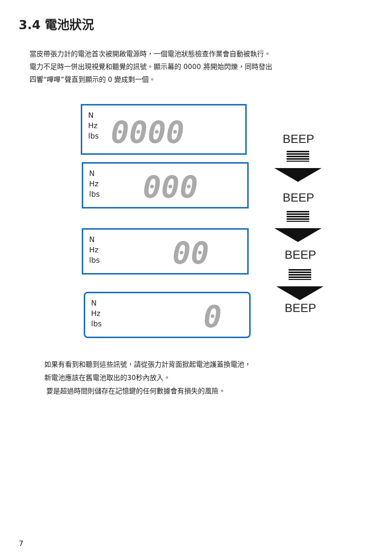3.4 電池狀況
當皮帶張力計的電池首次被開啟電源時，一個電池狀態檢查作業會自動被執行。
電力不足時一併出現視覺和聽覺的訊號。顯示幕的 0000 將開始閃爍，同時發出
四響“嗶嗶”聲直到顯示的 0 變成剩一個。
N
Hz
lbs
0000 BEEP
N
Hz
lbs
000 BEEP
N
Hz
lbs
00 BEEP
N
Hz
lbs
0 BEEP
如果有看到和聽到這些訊號，請從張力計背面掀起電池護蓋換電池，
新電池應該在舊電池取出的30秒內放入。
要是超過時間則儲存在記憶鍵的任何數據會有損失的風險。
7